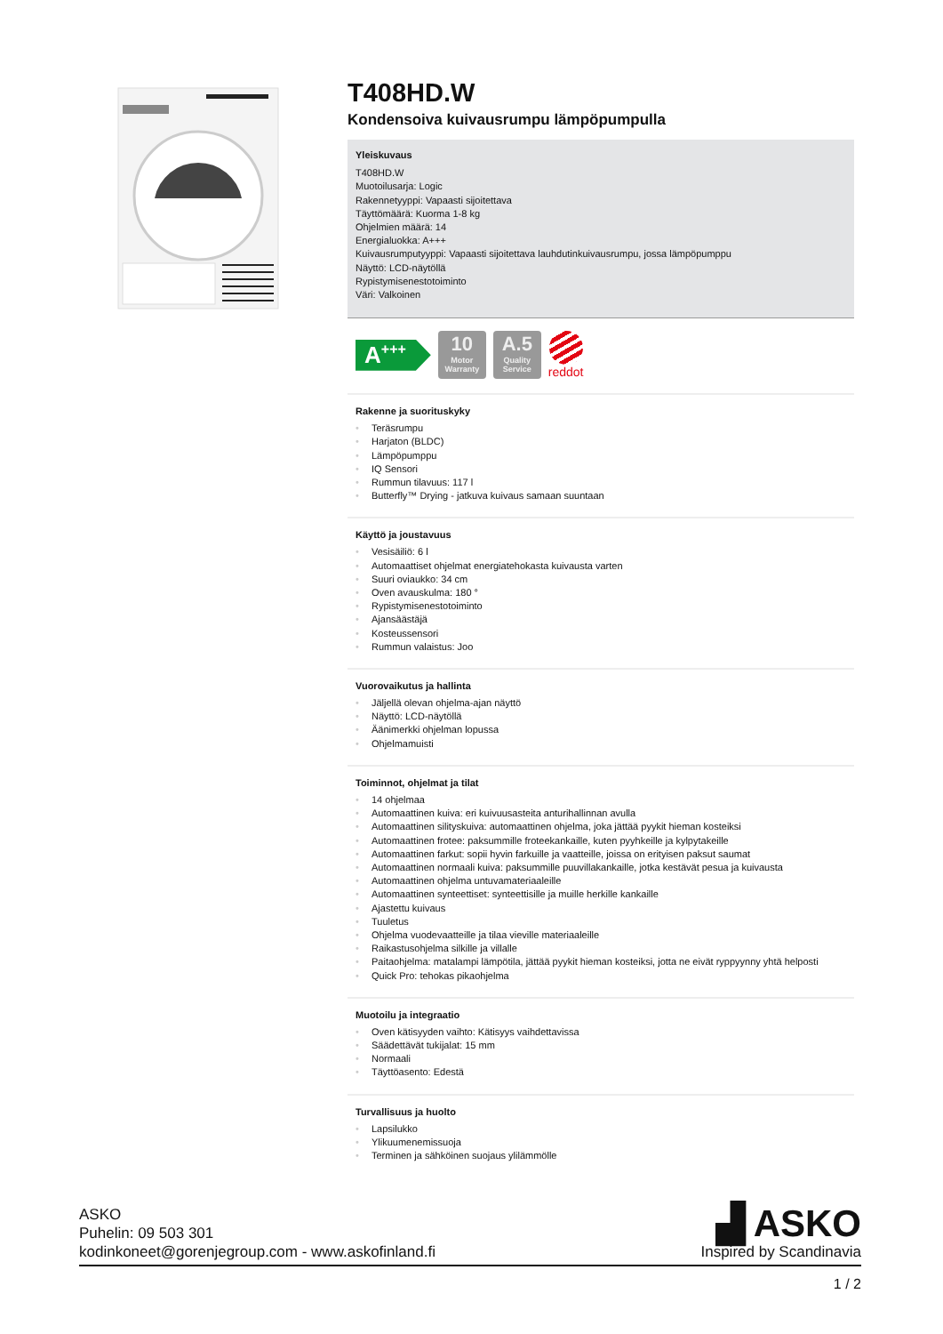T408HD.W
Kondensoiva kuivausrumpu lämpöpumpulla
Yleiskuvaus
T408HD.W
Muotoilusarja: Logic
Rakennetyyppi: Vapaasti sijoitettava
Täyttömäärä: Kuorma 1-8 kg
Ohjelmien määrä: 14
Energialuokka: A+++
Kuivausrumputyyppi: Vapaasti sijoitettava lauhdutinkuivausrumpu, jossa lämpöpumppu
Näyttö: LCD-näytöllä
Rypistymisenestotoiminto
Väri: Valkoinen
A<sup>+++</sup>
10
Motor Warranty
A.5
Quality Service
reddot
Rakenne ja suorituskyky
• Teräsrumpu
• Harjaton (BLDC)
• Lämpöpumppu
• IQ Sensori
• Rummun tilavuus: 117 l
• Butterfly™ Drying - jatkuva kuivaus samaan suuntaan
Käyttö ja joustavuus
• Vesisäiliö: 6 l
• Automaattiset ohjelmat energiatehokasta kuivausta varten
• Suuri oviaukko: 34 cm
• Oven avauskulma: 180 °
• Rypistymisenestotoiminto
• Ajansäästäjä
• Kosteussensori
• Rummun valaistus: Joo
Vuorovaikutus ja hallinta
• Jäljellä olevan ohjelma-ajan näyttö
• Näyttö: LCD-näytöllä
• Äänimerkki ohjelman lopussa
• Ohjelmamuisti
Toiminnot, ohjelmat ja tilat
• 14 ohjelmaa
• Automaattinen kuiva: eri kuivuusasteita anturihallinnan avulla
• Automaattinen silityskuiva: automaattinen ohjelma, joka jättää pyykit hieman kosteiksi
• Automaattinen frotee: paksummille froteekankaille, kuten pyyhkeille ja kylpytakeille
• Automaattinen farkut: sopii hyvin farkuille ja vaatteille, joissa on erityisen paksut saumat
• Automaattinen normaali kuiva: paksummille puuvillakankaille, jotka kestävät pesua ja kuivausta
• Automaattinen ohjelma untuvamateriaaleille
• Automaattinen synteettiset: synteettisille ja muille herkille kankaille
• Ajastettu kuivaus
• Tuuletus
• Ohjelma vuodevaatteille ja tilaa vieville materiaaleille
• Raikastusohjelma silkille ja villalle
• Paitaohjelma: matalampi lämpötila, jättää pyykit hieman kosteiksi, jotta ne eivät ryppyynny yhtä helposti
• Quick Pro: tehokas pikaohjelma
Muotoilu ja integraatio
• Oven kätisyyden vaihto: Kätisyys vaihdettavissa
• Säädettävät tukijalat: 15 mm
• Normaali
• Täyttöasento: Edestä
Turvallisuus ja huolto
• Lapsilukko
• Ylikuumenemissuoja
• Terminen ja sähköinen suojaus ylilämmölle
ASKO
Puhelin: 09 503 301
kodinkoneet@gorenjegroup.com - www.askofinland.fi
▟ ASKO
Inspired by Scandinavia
1 / 2